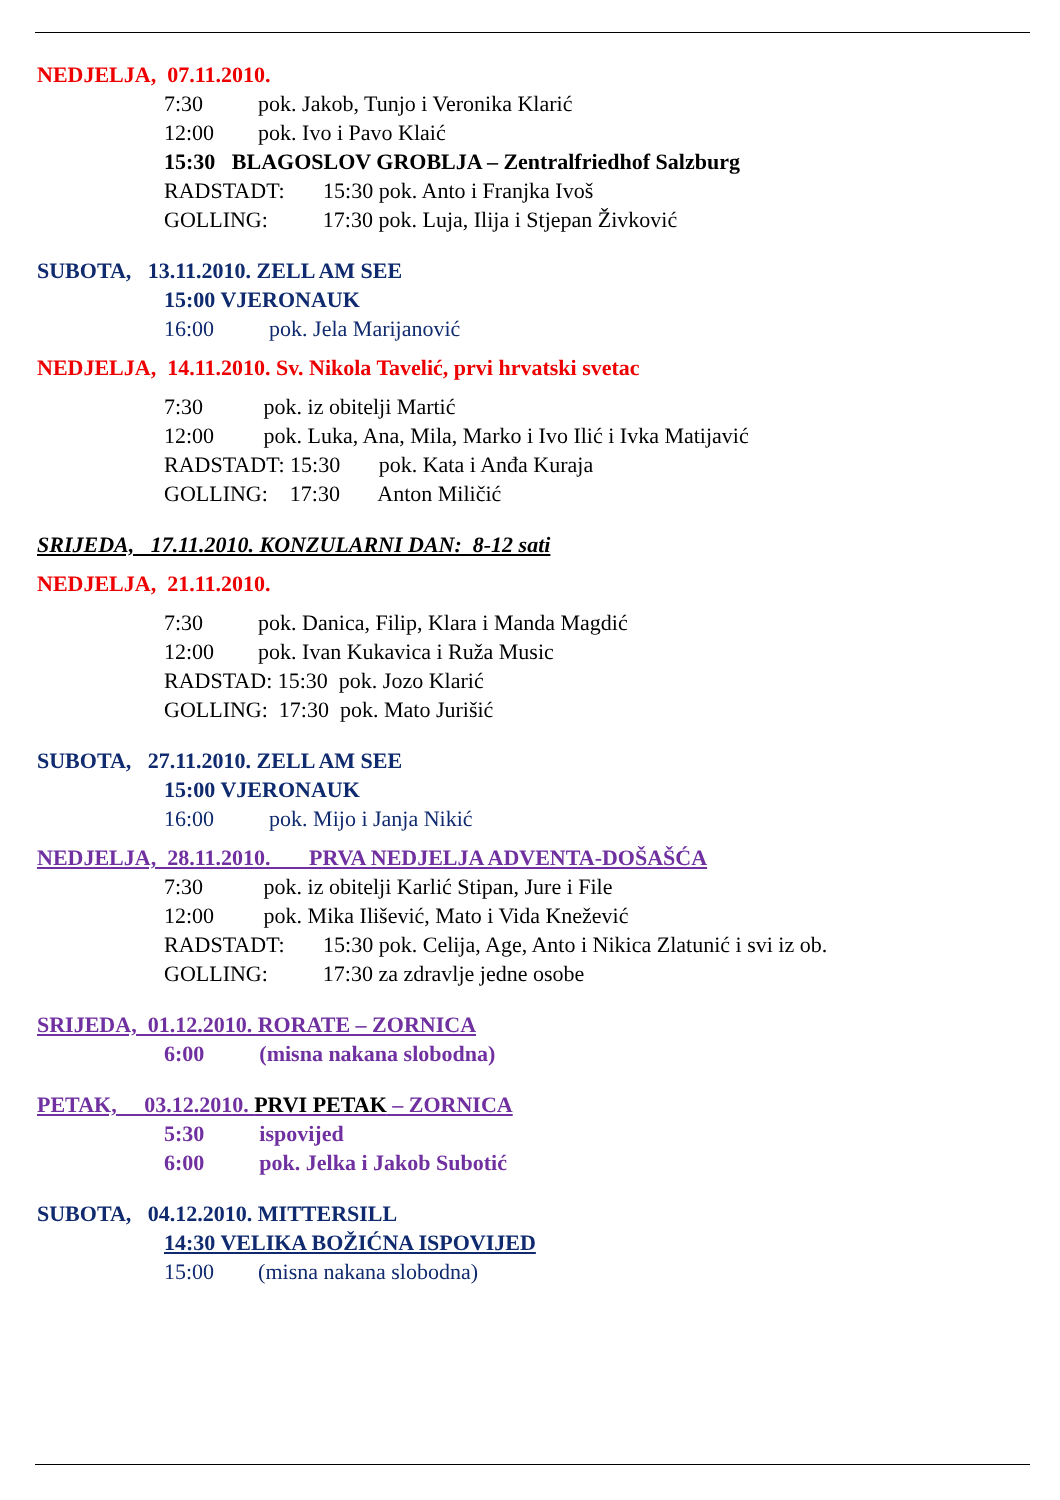NEDJELJA, 07.11.2010.
7:30 pok. Jakob, Tunjo i Veronika Klarić
12:00 pok. Ivo i Pavo Klaić
15:30 BLAGOSLOV GROBLJA – Zentralfriedhof Salzburg
RADSTADT: 15:30 pok. Anto i Franjka Ivoš
GOLLING: 17:30 pok. Luja, Ilija i Stjepan Živković
SUBOTA, 13.11.2010. ZELL AM SEE
15:00 VJERONAUK
16:00 pok. Jela Marijanović
NEDJELJA, 14.11.2010. Sv. Nikola Tavelić, prvi hrvatski svetac
7:30 pok. iz obitelji Martić
12:00 pok. Luka, Ana, Mila, Marko i Ivo Ilić i Ivka Matijavić
RADSTADT: 15:30 pok. Kata i Anđa Kuraja
GOLLING: 17:30 Anton Miličić
SRIJEDA, 17.11.2010. KONZULARNI DAN: 8-12 sati
NEDJELJA, 21.11.2010.
7:30 pok. Danica, Filip, Klara i Manda Magdić
12:00 pok. Ivan Kukavica i Ruža Music
RADSTAD: 15:30 pok. Jozo Klarić
GOLLING: 17:30 pok. Mato Jurišić
SUBOTA, 27.11.2010. ZELL AM SEE
15:00 VJERONAUK
16:00 pok. Mijo i Janja Nikić
NEDJELJA, 28.11.2010. PRVA NEDJELJA ADVENTA-DOŠAŠĆA
7:30 pok. iz obitelji Karlić Stipan, Jure i File
12:00 pok. Mika Ilišević, Mato i Vida Knežević
RADSTADT: 15:30 pok. Celija, Age, Anto i Nikica Zlatunić i svi iz ob.
GOLLING: 17:30 za zdravlje jedne osobe
SRIJEDA, 01.12.2010. RORATE – ZORNICA
6:00 (misna nakana slobodna)
PETAK, 03.12.2010. PRVI PETAK – ZORNICA
5:30 ispovijed
6:00 pok. Jelka i Jakob Subotić
SUBOTA, 04.12.2010. MITTERSILL
14:30 VELIKA BOŽIĆNA ISPOVIJED
15:00 (misna nakana slobodna)